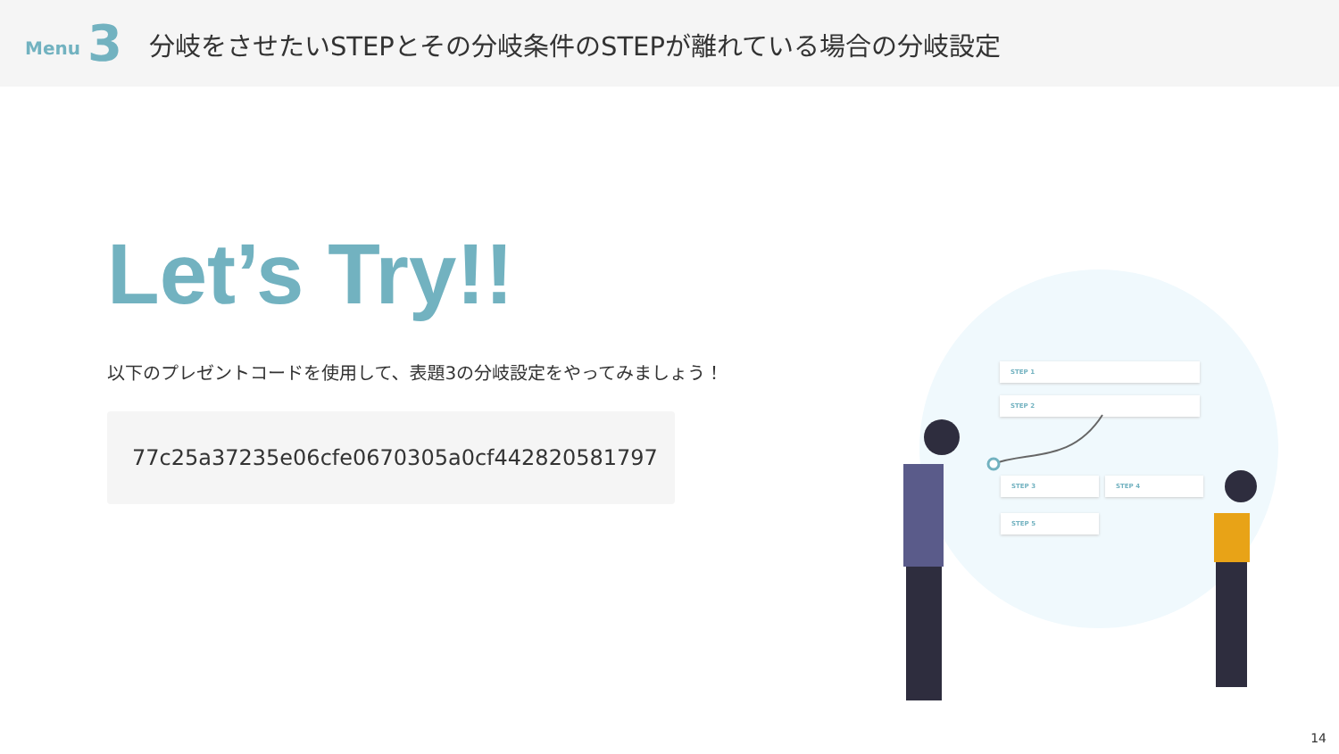Menu 3 分岐をさせたいSTEPとその分岐条件のSTEPが離れている場合の分岐設定
Let’s Try!!
以下のプレゼントコードを使用して、表題3の分岐設定をやってみましょう！
77c25a37235e06cfe0670305a0cf442820581797
STEP 1
STEP 2
STEP 3 STEP 4
STEP 5
14